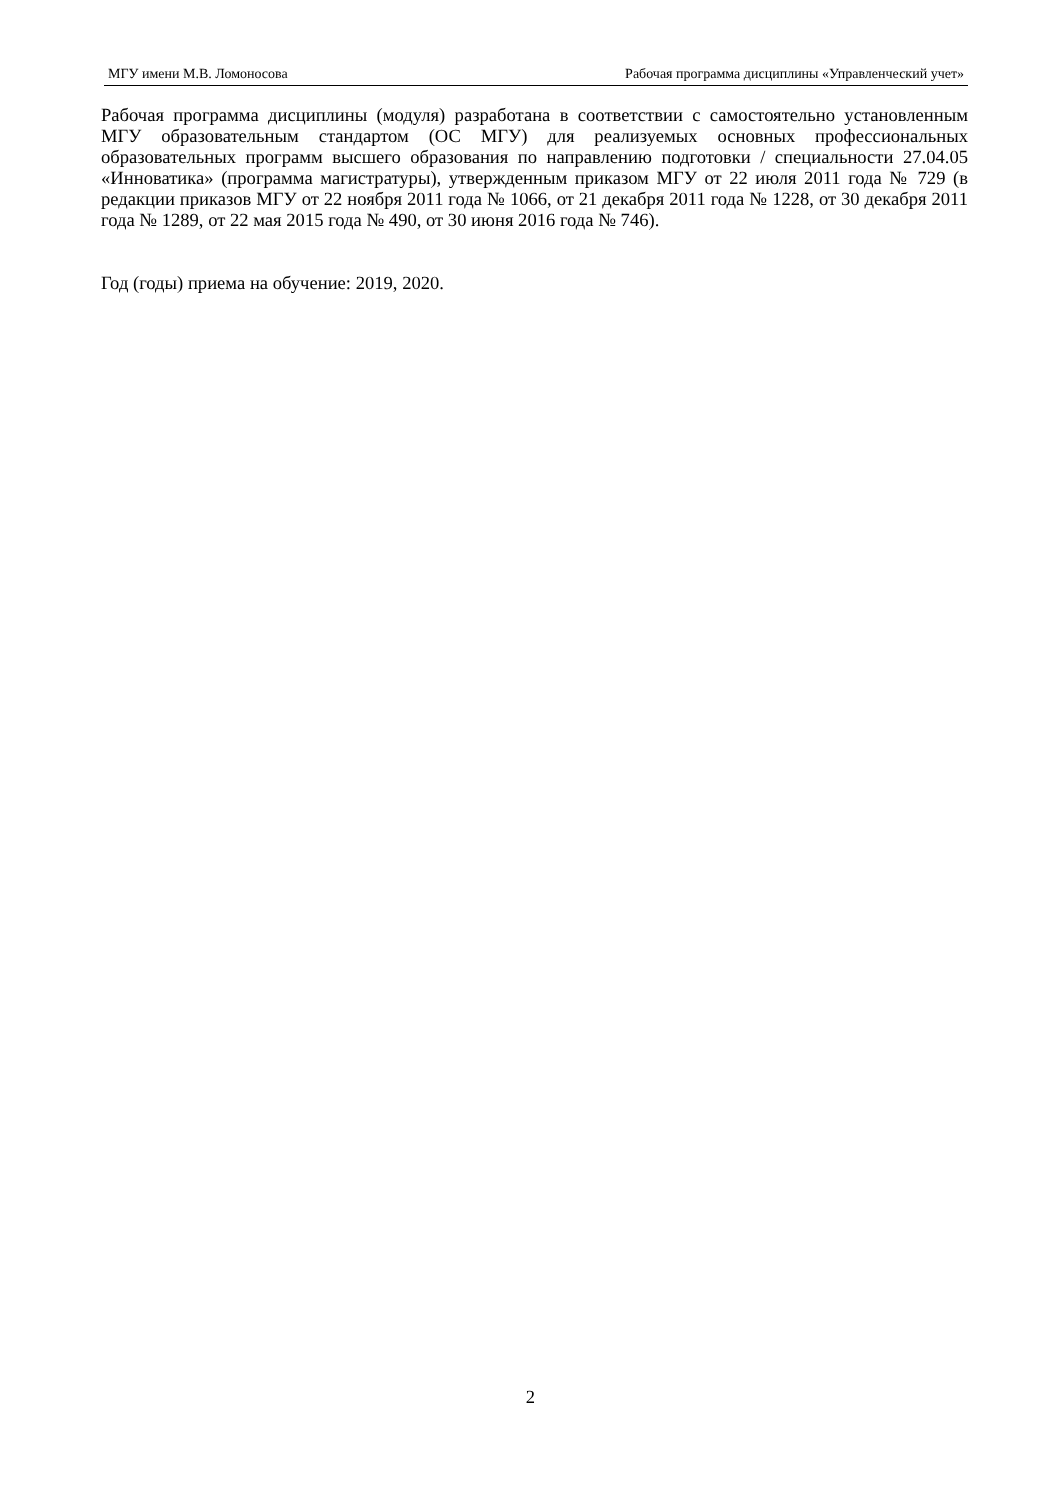МГУ имени М.В. Ломоносова Рабочая программа дисциплины «Управленческий учет»
Рабочая программа дисциплины (модуля) разработана в соответствии с самостоятельно установленным МГУ образовательным стандартом (ОС МГУ) для реализуемых основных профессиональных образовательных программ высшего образования по направлению подготовки / специальности 27.04.05 «Инноватика» (программа магистратуры), утвержденным приказом МГУ от 22 июля 2011 года № 729 (в редакции приказов МГУ от 22 ноября 2011 года № 1066, от 21 декабря 2011 года № 1228, от 30 декабря 2011 года № 1289, от 22 мая 2015 года № 490, от 30 июня 2016 года № 746).
Год (годы) приема на обучение: 2019, 2020.
2